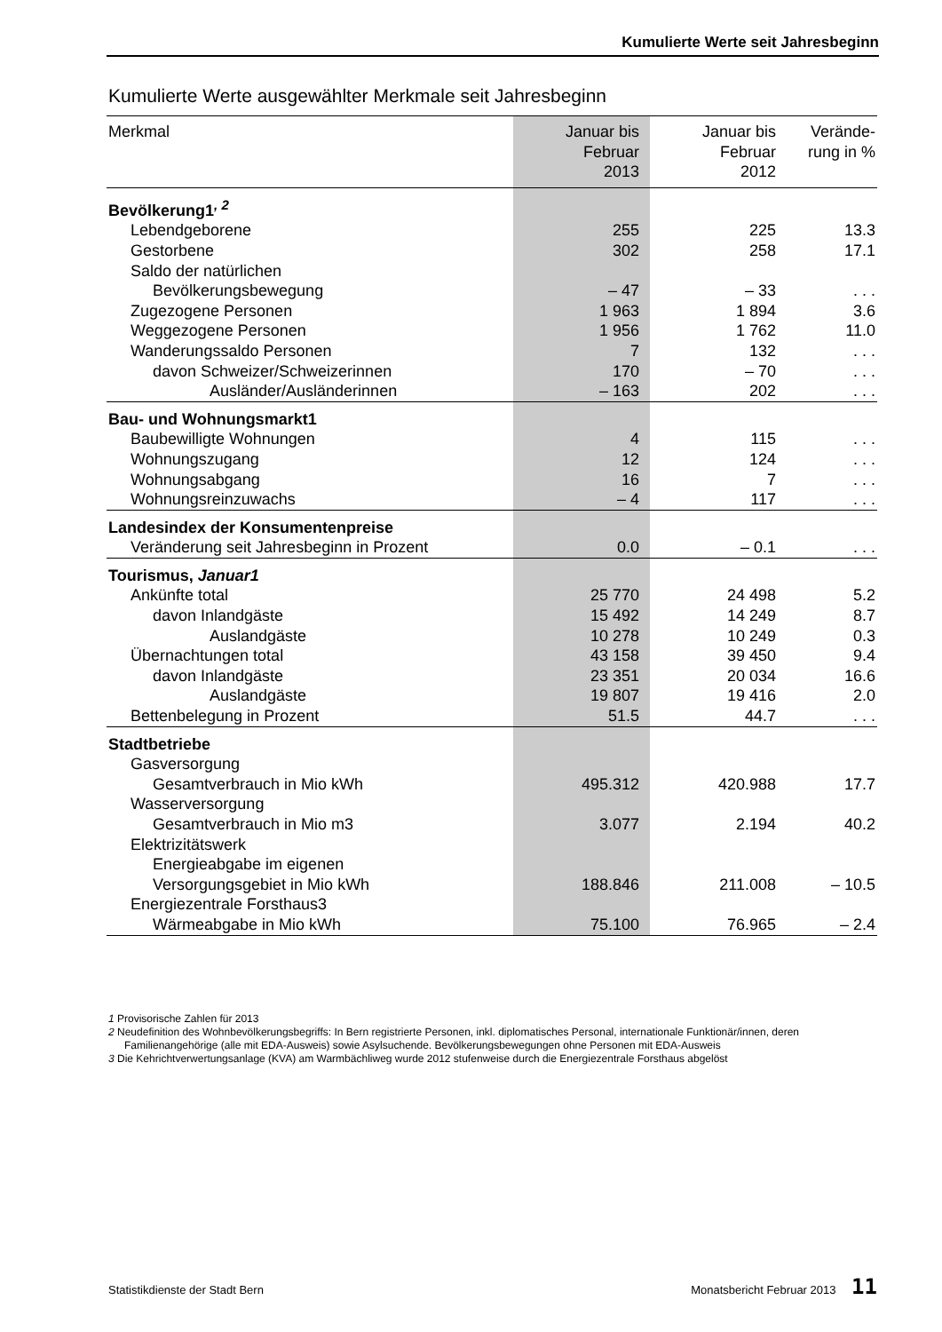Kumulierte Werte seit Jahresbeginn
Kumulierte Werte ausgewählter Merkmale seit Jahresbeginn
| Merkmal | Januar bis Februar 2013 | Januar bis Februar 2012 | Verände- rung in % |
| --- | --- | --- | --- |
| Bevölkerung1<sup>, 2</sup> | | | |
| Lebendgeborene | 255 | 225 | 13.3 |
| Gestorbene | 302 | 258 | 17.1 |
| Saldo der natürlichen | | | |
| Bevölkerungsbewegung | – 47 | – 33 | . . . |
| Zugezogene Personen | 1 963 | 1 894 | 3.6 |
| Weggezogene Personen | 1 956 | 1 762 | 11.0 |
| Wanderungssaldo Personen | 7 | 132 | . . . |
| davon Schweizer/Schweizerinnen | 170 | – 70 | . . . |
| Ausländer/Ausländerinnen | – 163 | 202 | . . . |
| Bau- und Wohnungsmarkt1 | | | |
| Baubewilligte Wohnungen | 4 | 115 | . . . |
| Wohnungszugang | 12 | 124 | . . . |
| Wohnungsabgang | 16 | 7 | . . . |
| Wohnungsreinzuwachs | – 4 | 117 | . . . |
| Landesindex der Konsumentenpreise | | | |
| Veränderung seit Jahresbeginn in Prozent | 0.0 | – 0.1 | . . . |
| Tourismus, Januar1 | | | |
| Ankünfte total | 25 770 | 24 498 | 5.2 |
| davon Inlandgäste | 15 492 | 14 249 | 8.7 |
| Auslandgäste | 10 278 | 10 249 | 0.3 |
| Übernachtungen total | 43 158 | 39 450 | 9.4 |
| davon Inlandgäste | 23 351 | 20 034 | 16.6 |
| Auslandgäste | 19 807 | 19 416 | 2.0 |
| Bettenbelegung in Prozent | 51.5 | 44.7 | . . . |
| Stadtbetriebe | | | |
| Gasversorgung | | | |
| Gesamtverbrauch in Mio kWh | 495.312 | 420.988 | 17.7 |
| Wasserversorgung | | | |
| Gesamtverbrauch in Mio m3 | 3.077 | 2.194 | 40.2 |
| Elektrizitätswerk | | | |
| Energieabgabe im eigenen | | | |
| Versorgungsgebiet in Mio kWh | 188.846 | 211.008 | – 10.5 |
| Energiezentrale Forsthaus3 | | | |
| Wärmeabgabe in Mio kWh | 75.100 | 76.965 | – 2.4 |
1 Provisorische Zahlen für 2013
2 Neudefinition des Wohnbevölkerungsbegriffs: In Bern registrierte Personen, inkl. diplomatisches Personal, internationale Funktionär/innen, deren Familienangehörige (alle mit EDA-Ausweis) sowie Asylsuchende. Bevölkerungsbewegungen ohne Personen mit EDA-Ausweis
3 Die Kehrichtverwertungsanlage (KVA) am Warmbächliweg wurde 2012 stufenweise durch die Energiezentrale Forsthaus abgelöst
Statistikdienste der Stadt Bern Monatsbericht Februar 2013 11